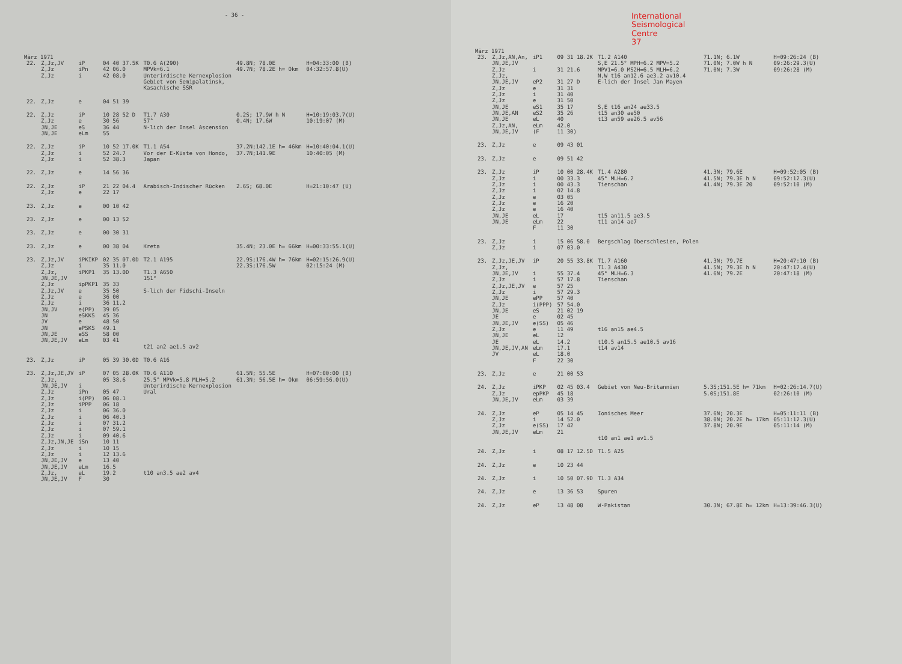- 36 -
März 1971
| 22. | Z,Jz,JV Z,Jz Z,Jz | iP iPn i | 04 40 37.5K 42 06.0 42 08.0 | T0.6 A(290) MPVk=6.1 Unterirdische Kernexplosion Gebiet von Semipalatinsk, Kasachische SSR | 49.8N; 78.0E 49.7N; 78.2E h= Okm | H=04:33:00 (B) 04:32:57.8(U) |
| 22. | Z,Jz | e | 04 51 39 | | | |
| 22. | Z,Jz Z,Jz JN,JE JN,JE | iP e eS eLm | 10 28 52 D 30 56 36 44 55 | T1.7 A30 57° N-lich der Insel Ascension | 0.2S; 17.9W h N 0.4N; 17.6W | H=10:19:03.7(U) 10:19:07 (M) |
| 22. | Z,Jz Z,Jz Z,Jz | iP i i | 10 52 17.0K 52 24.7 52 38.3 | T1.1 A54 Vor der E-Küste von Hondo, Japan | 37.2N;142.1E h= 46km 37.7N;141.9E | H=10:40:04.1(U) 10:40:05 (M) |
| 22. | Z,Jz | e | 14 56 36 | | | |
| 22. | Z,Jz Z,Jz | iP e | 21 22 04.4 22 17 | Arabisch-Indischer Rücken | 2.6S; 68.0E | H=21:10:47 (U) |
| 23. | Z,Jz | e | 00 10 42 | | | |
| 23. | Z,Jz | e | 00 13 52 | | | |
| 23. | Z,Jz | e | 00 30 31 | | | |
| 23. | Z,Jz | e | 00 38 04 | Kreta | 35.4N; 23.0E h= 66km | H=00:33:55.1(U) |
| 23. | Z,Jz,JV Z,Jz Z,Jz, JN,JE,JV Z,Jz Z,Jz,JV Z,Jz Z,Jz JN,JV JN JV JN JN,JE JN,JE,JV | iPKIKP i iPKP1 ipPKP1 e e i e(PP) eSKKS e ePSKS eSS eLm | 02 35 07.0D 35 11.0 35 13.0D 35 33 35 50 36 00 36 11.2 39 05 45 36 48 50 49.1 58 00 03 41 | T2.1 A195 T1.3 A650 151° S-lich der Fidschi-Inseln t21 an2 ae1.5 av2 | 22.9S;176.4W h= 76km 22.3S;176.5W | H=02:15:26.9(U) 02:15:24 (M) |
| 23. | Z,Jz | iP | 05 39 30.0D | T0.6 A16 | | |
| 23. | Z,Jz,JE,JV Z,Jz, JN,JE,JV Z,Jz Z,Jz Z,Jz Z,Jz Z,Jz Z,Jz Z,Jz Z,Jz Z,Jz,JN,JE Z,Jz Z,Jz JN,JE,JV JN,JE,JV Z,Jz, JN,JE,JV | iP i iPn i(PP) iPPP i i i i i iSn i i e eLm eL F | 07 05 28.0K 05 38.6 05 47 06 08.1 06 18 06 36.0 06 40.3 07 31.2 07 59.1 09 40.6 10 11 10 15 12 13.6 13 40 16.5 19.2 30 | T0.6 A110 25.5° MPVk=5.8 MLH=5.2 Unterirdische Kernexplosion Ural t10 an3.5 ae2 av4 | 61.5N; 55.5E 61.3N; 56.5E h= Okm | H=07:00:00 (B) 06:59:56.0(U) |
International
Seismological
Centre
37
März 1971
| 23. | Z,Jz,AN,An, JN,JE,JV Z,Jz Z,Jz, JN,JE,JV Z,Jz Z,Jz Z,Jz JN,JE JN,JE,AN JN,JE Z,Jz,AN, JN,JE,JV | iP1 i eP2 e i e eS1 eS2 eL eLm (F | 09 31 18.2K 31 21.6 31 27 D 31 31 31 40 31 50 35 17 35 26 40 42.0 11 30) | T1.2 A140 S,E 21.5° MPH=6.2 MPV=5.2 MPV1=6.0 MS2H=6.5 MLH=6.2 N,W t16 an12.6 ae3.2 av10.4 E-lich der Insel Jan Mayen S,E t16 an24 ae33.5 t15 an30 ae50 t13 an59 ae26.5 av56 | 71.1N; 6.1W 71.0N; 7.0W h N 71.0N; 7.3W | H=09:26:24 (B) 09:26:29.3(U) 09:26:28 (M) |
| 23. | Z,Jz | e | 09 43 01 | | | |
| 23. | Z,Jz | e | 09 51 42 | | | |
| 23. | Z,Jz Z,Jz Z,Jz Z,Jz Z,Jz Z,Jz Z,Jz JN,JE JN,JE | iP i i i e e e eL eLm F | 10 00 28.4K 00 33.3 00 43.3 02 14.8 03 05 16 20 16 40 17 22 11 30 | T1.4 A280 45° MLH=6.2 Tienschan t15 an11.5 ae3.5 t11 an14 ae7 | 41.3N; 79.6E 41.5N; 79.3E h N 41.4N; 79.3E 20 | H=09:52:05 (B) 09:52:12.3(U) 09:52:10 (M) |
| 23. | Z,Jz Z,Jz | i i | 15 06 58.0 07 03.0 | Bergschlag Oberschlesien, Polen | | |
| 23. | Z,Jz,JE,JV Z,Jz, JN,JE,JV Z,Jz Z,Jz,JE,JV Z,Jz JN,JE Z,Jz JN,JE JE JN,JE,JV Z,Jz JN,JE JE JN,JE,JV,AN JV | iP i i e i ePP i(PPP) eS e e(SS) e eL eL eLm eL F | 20 55 33.8K 55 37.4 57 17.8 57 25 57 29.3 57 40 57 54.0 21 02 19 02 45 05 46 11 49 12 14.2 17.1 18.0 22 30 | T1.7 A160 T1.3 A430 45° MLH=6.3 Tienschan t16 an15 ae4.5 t10.5 an15.5 ae10.5 av16 t14 av14 | 41.3N; 79.7E 41.5N; 79.3E h N 41.6N; 79.2E | H=20:47:10 (B) 20:47:17.4(U) 20:47:18 (M) |
| 23. | Z,Jz | e | 21 00 53 | | | |
| 24. | Z,Jz Z,Jz JN,JE,JV | iPKP epPKP eLm | 02 45 03.4 45 18 03 39 | Gebiet von Neu-Britannien | 5.3S;151.5E h= 71km 5.0S;151.8E | H=02:26:14.7(U) 02:26:10 (M) |
| 24. | Z,Jz Z,Jz Z,Jz JN,JE,JV | eP i e(SS) eLm | 05 14 45 14 52.0 17 42 21 | Ionisches Meer t10 an1 ae1 av1.5 | 37.6N; 20.3E 38.0N; 20.2E h= 17km 37.8N; 20.9E | H=05:11:11 (B) 05:11:12.3(U) 05:11:14 (M) |
| 24. | Z,Jz | i | 08 17 12.5D | T1.5 A25 | | |
| 24. | Z,Jz | e | 10 23 44 | | | |
| 24. | Z,Jz | i | 10 50 07.9D | T1.3 A34 | | |
| 24. | Z,Jz | e | 13 36 53 | Spuren | | |
| 24. | Z,Jz | eP | 13 48 08 | W-Pakistan | 30.3N; 67.8E h= 12km | H=13:39:46.3(U) |